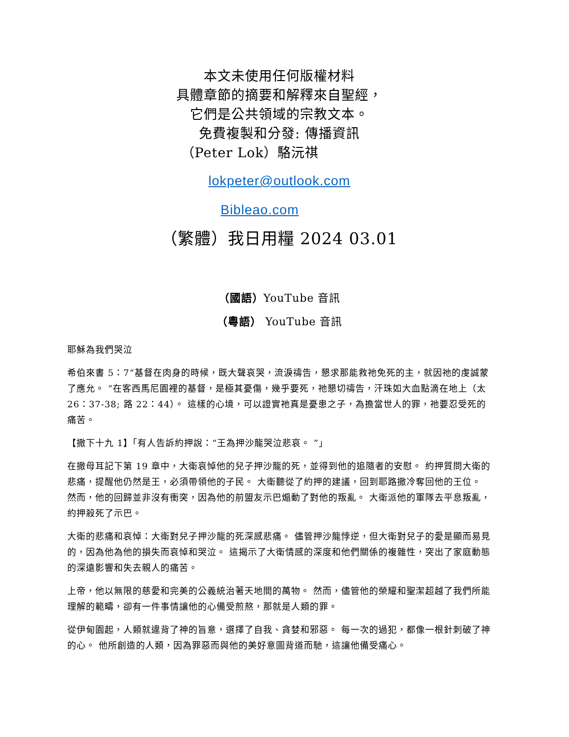本文未使用任何版權材料
具體章節的摘要和解釋來自聖經，
它們是公共領域的宗教文本。
免費複製和分發: 傳播資訊
（Peter Lok）駱沅祺
lokpeter@outlook.com
Bibleao.com
（繁體）我日用糧 2024 03.01
（國語）YouTube 音訊
（粵語） YouTube 音訊
耶穌為我們哭泣
希伯來書 5：7“基督在肉身的時候，既大聲哀哭，流淚禱告，懇求那能救祂免死的主，就因祂的虔誠蒙了應允。 “在客西馬尼園裡的基督，是極其憂傷，幾乎要死，祂懇切禱告，汗珠如大血點滴在地上（太 26：37-38; 路 22：44）。 這樣的心境，可以證實祂真是憂患之子，為擔當世人的罪，祂要忍受死的痛苦。
【撒下十九 1】「有人告訴約押說：“王為押沙龍哭泣悲哀。 ”」
在撒母耳記下第 19 章中，大衛哀悼他的兒子押沙龍的死，並得到他的追隨者的安慰。 約押質問大衛的悲痛，提醒他仍然是王，必須帶領他的子民。 大衛聽從了約押的建議，回到耶路撒冷奪回他的王位。 然而，他的回歸並非沒有衝突，因為他的前盟友示巴煽動了對他的叛亂。 大衛派他的軍隊去平息叛亂，約押殺死了示巴。
大衛的悲痛和哀悼：大衛對兒子押沙龍的死深感悲痛。 儘管押沙龍悖逆，但大衛對兒子的愛是顯而易見的，因為他為他的損失而哀悼和哭泣。 這揭示了大衛情感的深度和他們關係的複雜性，突出了家庭動態的深遠影響和失去親人的痛苦。
上帝，他以無限的慈愛和完美的公義統治著天地間的萬物。 然而，儘管他的榮耀和聖潔超越了我們所能理解的範疇，卻有一件事情讓他的心備受煎熬，那就是人類的罪。
從伊甸園起，人類就違背了神的旨意，選擇了自我、貪婪和邪惡。 每一次的過犯，都像一根針刺破了神的心。 他所創造的人類，因為罪惡而與他的美好意圖背道而馳，這讓他備受痛心。